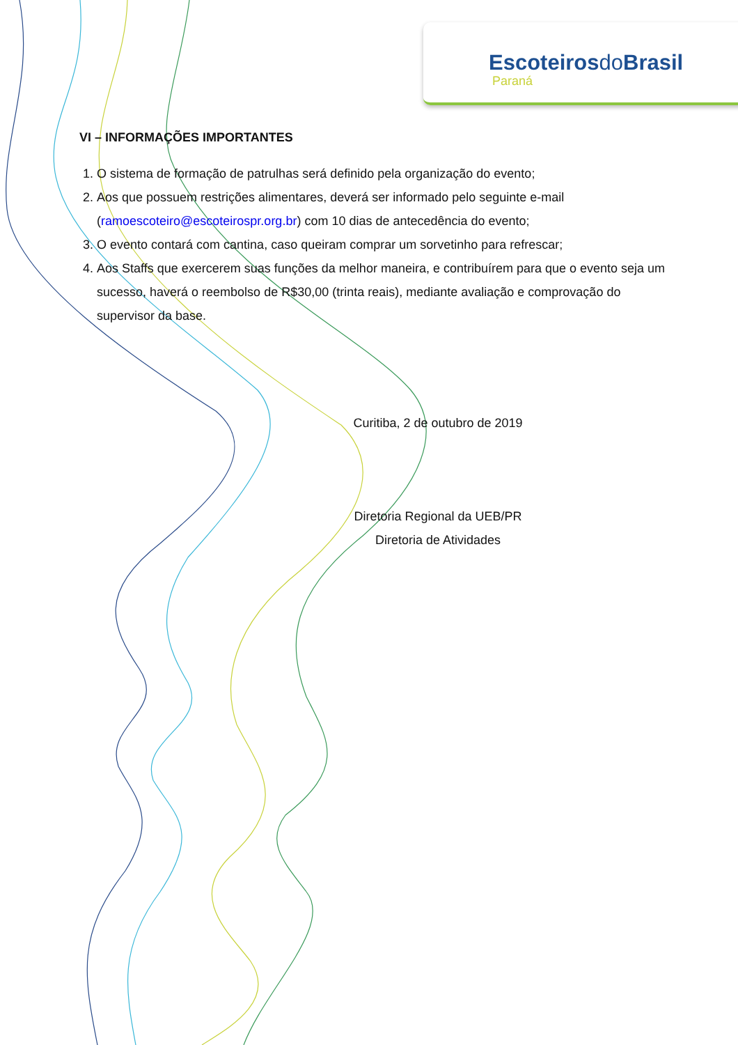Escoteirosdo Brasil
Paraná
VI – INFORMAÇÕES IMPORTANTES
1. O sistema de formação de patrulhas será definido pela organização do evento;
2. Aos que possuem restrições alimentares, deverá ser informado pelo seguinte e-mail (ramoescoteiro@escoteirospr.org.br) com 10 dias de antecedência do evento;
3. O evento contará com cantina, caso queiram comprar um sorvetinho para refrescar;
4. Aos Staffs que exercerem suas funções da melhor maneira, e contribuírem para que o evento seja um sucesso, haverá o reembolso de R$30,00 (trinta reais), mediante avaliação e comprovação do supervisor da base.
Curitiba, 2 de outubro de 2019
Diretoria Regional da UEB/PR
Diretoria de Atividades